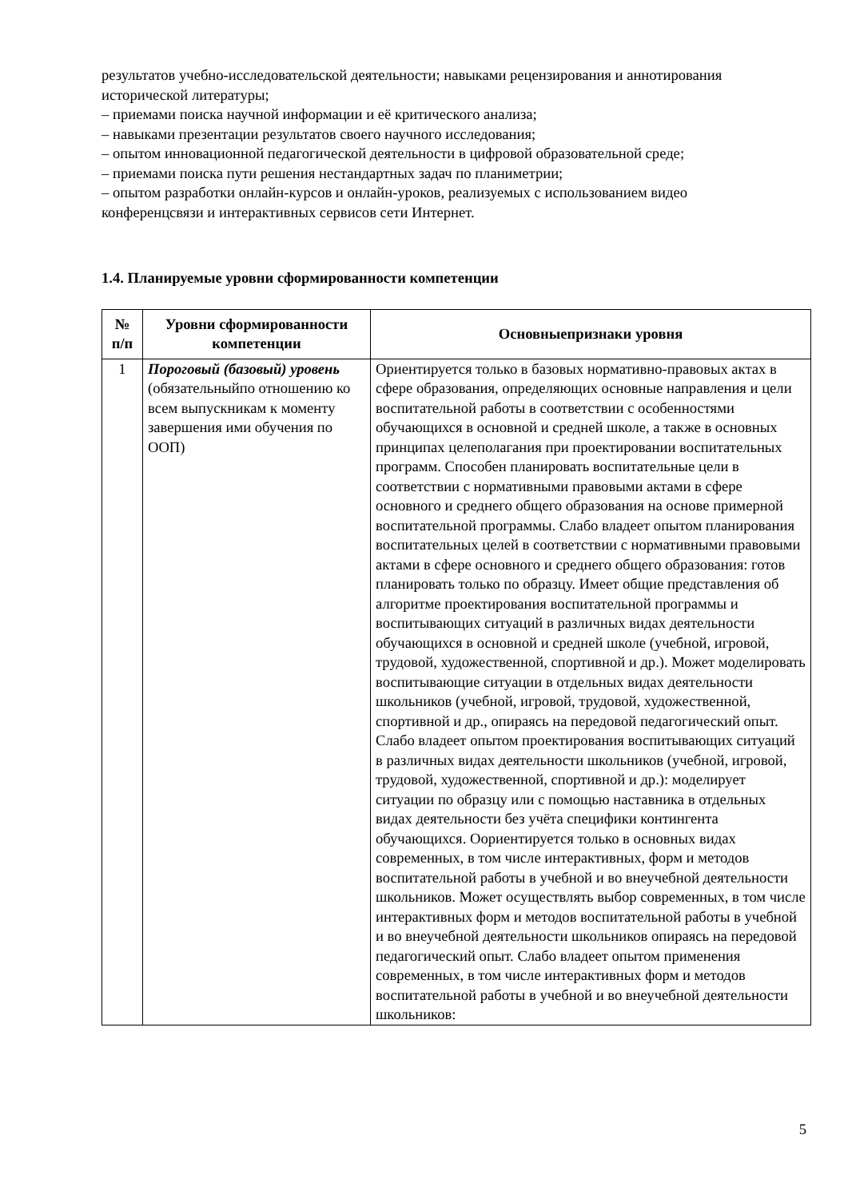результатов учебно-исследовательской деятельности; навыками рецензирования и аннотирования исторической литературы;
– приемами поиска научной информации и её критического анализа;
– навыками презентации результатов своего научного исследования;
– опытом инновационной педагогической деятельности в цифровой образовательной среде;
– приемами поиска пути решения нестандартных задач по планиметрии;
– опытом разработки онлайн-курсов и онлайн-уроков, реализуемых с использованием видео конференцсвязи и интерактивных сервисов сети Интернет.
1.4. Планируемые уровни сформированности компетенции
| № п/п | Уровни сформированности компетенции | Основныепризнаки уровня |
| --- | --- | --- |
| 1 | Пороговый (базовый) уровень (обязательныйпо отношению ко всем выпускникам к моменту завершения ими обучения по ООП) | Ориентируется только в базовых нормативно-правовых актах в сфере образования, определяющих основные направления и цели воспитательной работы в соответствии с особенностями обучающихся в основной и средней школе, а также в основных принципах целеполагания при проектировании воспитательных программ. Способен планировать воспитательные цели в соответствии с нормативными правовыми актами в сфере основного и среднего общего образования на основе примерной воспитательной программы. Слабо владеет опытом планирования воспитательных целей в соответствии с нормативными правовыми актами в сфере основного и среднего общего образования: готов планировать только по образцу. Имеет общие представления об алгоритме проектирования воспитательной программы и воспитывающих ситуаций в различных видах деятельности обучающихся в основной и средней школе (учебной, игровой, трудовой, художественной, спортивной и др.). Может моделировать воспитывающие ситуации в отдельных видах деятельности школьников (учебной, игровой, трудовой, художественной, спортивной и др., опираясь на передовой педагогический опыт. Слабо владеет опытом проектирования воспитывающих ситуаций в различных видах деятельности школьников (учебной, игровой, трудовой, художественной, спортивной и др.): моделирует ситуации по образцу или с помощью наставника в отдельных видах деятельности без учёта специфики контингента обучающихся. Оориентируется только в основных видах современных, в том числе интерактивных, форм и методов воспитательной работы в учебной и во внеучебной деятельности школьников. Может осуществлять выбор современных, в том числе интерактивных форм и методов воспитательной работы в учебной и во внеучебной деятельности школьников опираясь на передовой педагогический опыт. Слабо владеет опытом применения современных, в том числе интерактивных форм и методов воспитательной работы в учебной и во внеучебной деятельности школьников: |
5